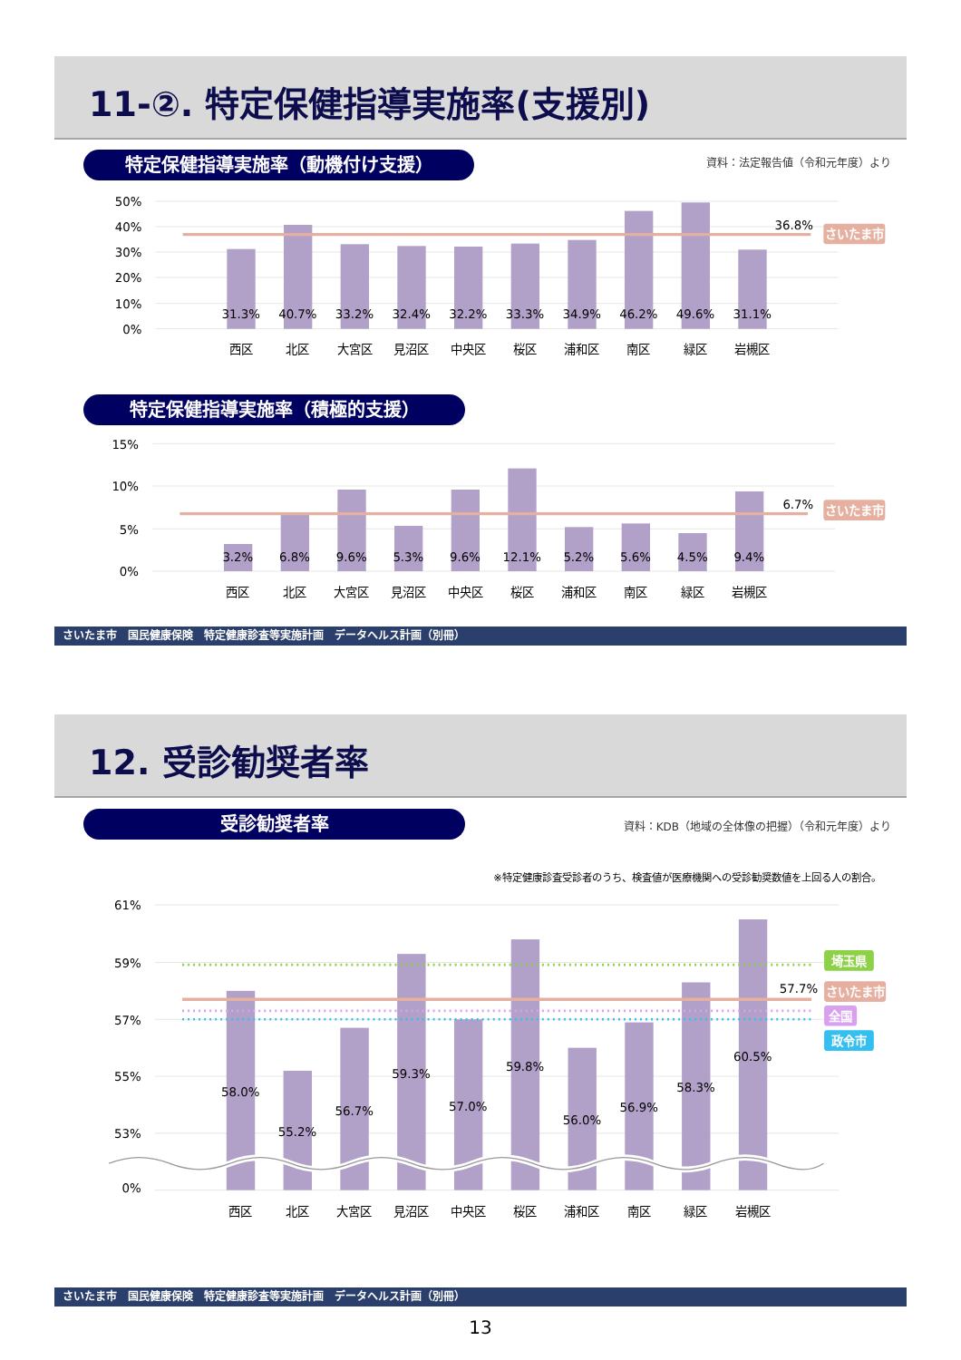11-②. 特定保健指導実施率(支援別)
特定保健指導実施率（動機付け支援） 資料：法定報告値（令和元年度）より
50%
40%
30%
20%
10%
0%
31.3%
40.7%
33.2%
32.4%
32.2%
33.3%
34.9%
46.2%
49.6%
31.1%
西区
北区
大宮区
見沼区
中央区
桜区
浦和区
南区
緑区
岩槻区
36.8%
さいたま市
特定保健指導実施率（積極的支援）
15%
10%
5%
0%
3.2%
6.8%
9.6%
5.3%
9.6%
12.1%
5.2%
5.6%
4.5%
9.4%
西区
北区
大宮区
見沼区
中央区
桜区
浦和区
南区
緑区
岩槻区
6.7%
さいたま市
さいたま市　国民健康保険　特定健康診査等実施計画　データヘルス計画（別冊）
12. 受診勧奨者率
受診勧奨者率
資料：KDB（地域の全体像の把握）（令和元年度）より
※特定健康診査受診者のうち、検査値が医療機関への受診勧奨数値を上回る人の割合。
61%
59%
57%
55%
53%
0%
58.0%
55.2%
56.7%
59.3%
57.0%
59.8%
56.0%
56.9%
58.3%
60.5%
西区
北区
大宮区
見沼区
中央区
桜区
浦和区
南区
緑区
岩槻区
57.7%
埼玉県
さいたま市
全国
政令市
さいたま市　国民健康保険　特定健康診査等実施計画　データヘルス計画（別冊）
13